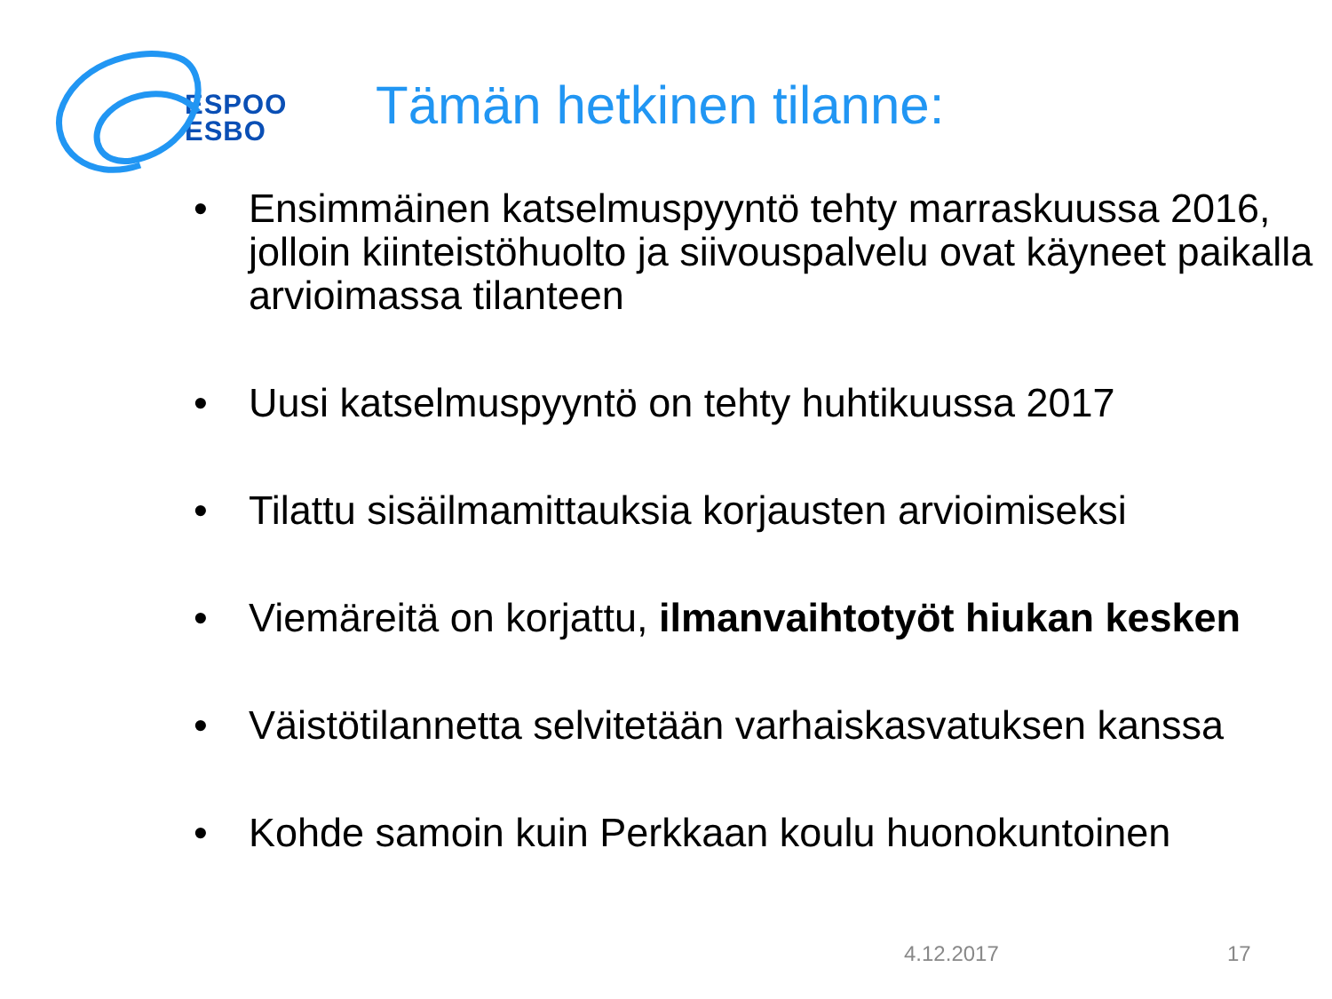ESPOO
ESBO
Tämän hetkinen tilanne:
• Ensimmäinen katselmuspyyntö tehty marraskuussa 2016, jolloin kiinteistöhuolto ja siivouspalvelu ovat käyneet paikalla arvioimassa tilanteen
• Uusi katselmuspyyntö on tehty huhtikuussa 2017
• Tilattu sisäilmamittauksia korjausten arvioimiseksi
• Viemäreitä on korjattu, ilmanvaihtotyöt hiukan kesken
• Väistötilannetta selvitetään varhaiskasvatuksen kanssa
• Kohde samoin kuin Perkkaan koulu huonokuntoinen
4.12.2017 17